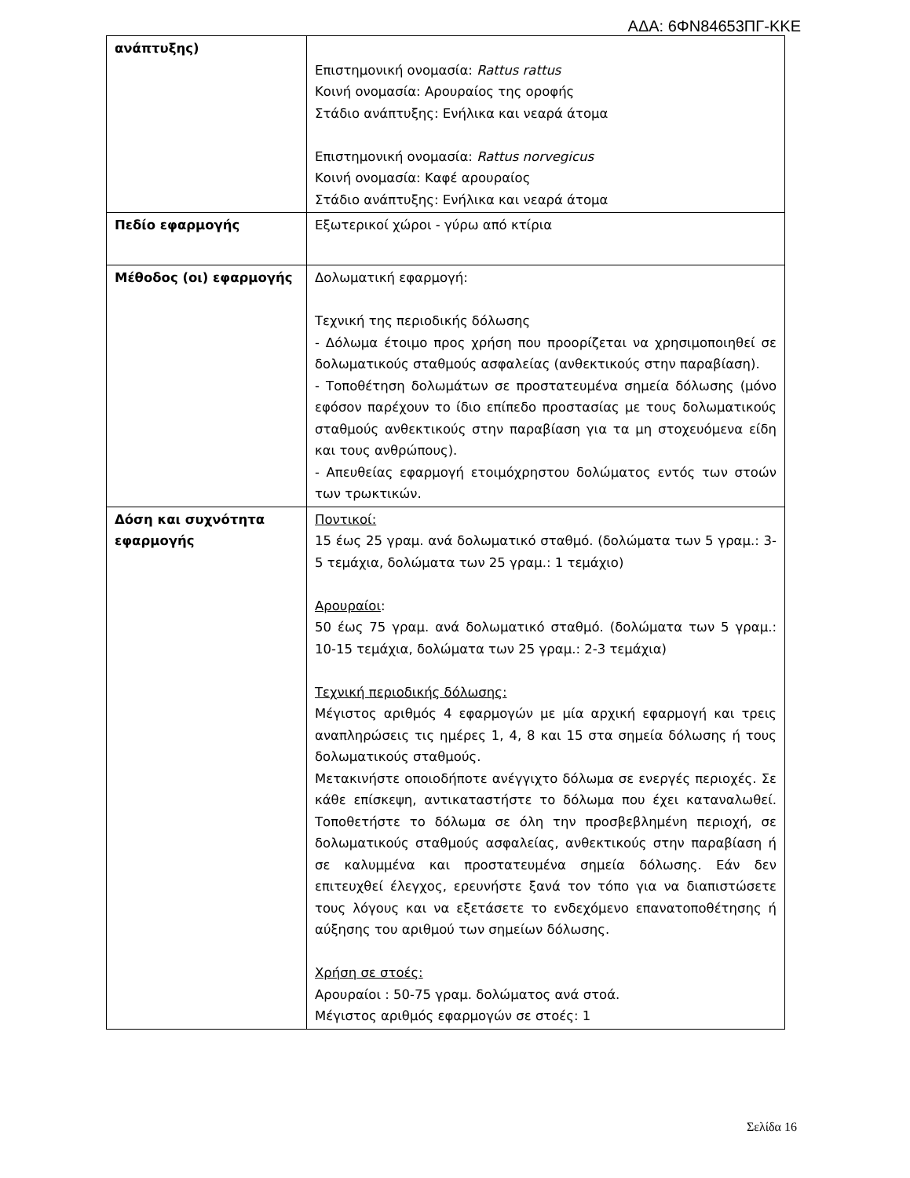ΑΔΑ: 6ΦΝ84653ΠΓ-ΚΚΕ
| ανάπτυξης) | Επιστημονική ονομασία: Rattus rattus Κοινή ονομασία: Αρουραίος της οροφής Στάδιο ανάπτυξης: Ενήλικα και νεαρά άτομα Επιστημονική ονομασία: Rattus norvegicus Κοινή ονομασία: Καφέ αρουραίος Στάδιο ανάπτυξης: Ενήλικα και νεαρά άτομα |
| Πεδίο εφαρμογής | Εξωτερικοί χώροι - γύρω από κτίρια |
| Μέθοδος (οι) εφαρμογής | Δολωματική εφαρμογή: Τεχνική της περιοδικής δόλωσης - Δόλωμα έτοιμο προς χρήση που προορίζεται να χρησιμοποιηθεί σε δολωματικούς σταθμούς ασφαλείας (ανθεκτικούς στην παραβίαση). - Τοποθέτηση δολωμάτων σε προστατευμένα σημεία δόλωσης (μόνο εφόσον παρέχουν το ίδιο επίπεδο προστασίας με τους δολωματικούς σταθμούς ανθεκτικούς στην παραβίαση για τα μη στοχευόμενα είδη και τους ανθρώπους). - Απευθείας εφαρμογή ετοιμόχρηστου δολώματος εντός των στοών των τρωκτικών. |
| Δόση και συχνότητα εφαρμογής | Ποντικοί: 15 έως 25 γραμ. ανά δολωματικό σταθμό. (δολώματα των 5 γραμ.: 3-5 τεμάχια, δολώματα των 25 γραμ.: 1 τεμάχιο) Αρουραίοι : 50 έως 75 γραμ. ανά δολωματικό σταθμό. (δολώματα των 5 γραμ.: 10-15 τεμάχια, δολώματα των 25 γραμ.: 2-3 τεμάχια) Τεχνική περιοδικής δόλωσης: Μέγιστος αριθμός 4 εφαρμογών με μία αρχική εφαρμογή και τρεις αναπληρώσεις τις ημέρες 1, 4, 8 και 15 στα σημεία δόλωσης ή τους δολωματικούς σταθμούς. Μετακινήστε οποιοδήποτε ανέγγιχτο δόλωμα σε ενεργές περιοχές. Σε κάθε επίσκεψη, αντικαταστήστε το δόλωμα που έχει καταναλωθεί. Τοποθετήστε το δόλωμα σε όλη την προσβεβλημένη περιοχή, σε δολωματικούς σταθμούς ασφαλείας, ανθεκτικούς στην παραβίαση ή σε καλυμμένα και προστατευμένα σημεία δόλωσης. Εάν δεν επιτευχθεί έλεγχος, ερευνήστε ξανά τον τόπο για να διαπιστώσετε τους λόγους και να εξετάσετε το ενδεχόμενο επανατοποθέτησης ή αύξησης του αριθμού των σημείων δόλωσης. Χρήση σε στοές: Αρουραίοι : 50-75 γραμ. δολώματος ανά στοά. Μέγιστος αριθμός εφαρμογών σε στοές: 1 |
Σελίδα 16